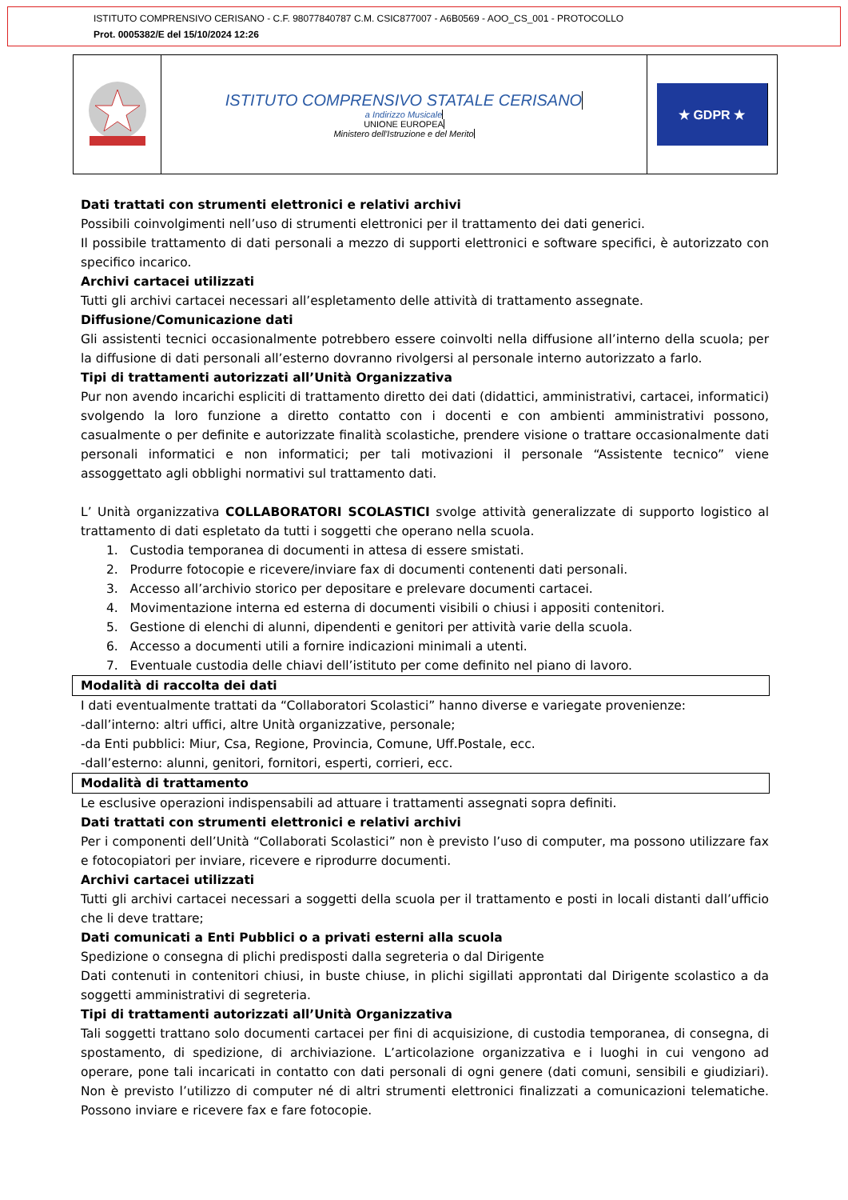ISTITUTO COMPRENSIVO CERISANO - C.F. 98077840787 C.M. CSIC877007 - A6B0569 - AOO_CS_001 - PROTOCOLLO
Prot. 0005382/E del 15/10/2024 12:26
ISTITUTO COMPRENSIVO STATALE CERISANO
a Indirizzo Musicale
UNIONE EUROPEA
Ministero dell'Istruzione e del Merito
★ GDPR ★
Dati trattati con strumenti elettronici e relativi archivi
Possibili coinvolgimenti nell’uso di strumenti elettronici per il trattamento dei dati generici.
Il possibile trattamento di dati personali a mezzo di supporti elettronici e software specifici, è autorizzato con specifico incarico.
Archivi cartacei utilizzati
Tutti gli archivi cartacei necessari all’espletamento delle attività di trattamento assegnate.
Diffusione/Comunicazione dati
Gli assistenti tecnici occasionalmente potrebbero essere coinvolti nella diffusione all’interno della scuola; per la diffusione di dati personali all’esterno dovranno rivolgersi al personale interno autorizzato a farlo.
Tipi di trattamenti autorizzati all’Unità Organizzativa
Pur non avendo incarichi espliciti di trattamento diretto dei dati (didattici, amministrativi, cartacei, informatici) svolgendo la loro funzione a diretto contatto con i docenti e con ambienti amministrativi possono, casualmente o per definite e autorizzate finalità scolastiche, prendere visione o trattare occasionalmente dati personali informatici e non informatici; per tali motivazioni il personale “Assistente tecnico” viene assoggettato agli obblighi normativi sul trattamento dati.
L’ Unità organizzativa COLLABORATORI SCOLASTICI svolge attività generalizzate di supporto logistico al trattamento di dati espletato da tutti i soggetti che operano nella scuola.
1. Custodia temporanea di documenti in attesa di essere smistati.
2. Produrre fotocopie e ricevere/inviare fax di documenti contenenti dati personali.
3. Accesso all’archivio storico per depositare e prelevare documenti cartacei.
4. Movimentazione interna ed esterna di documenti visibili o chiusi i appositi contenitori.
5. Gestione di elenchi di alunni, dipendenti e genitori per attività varie della scuola.
6. Accesso a documenti utili a fornire indicazioni minimali a utenti.
7. Eventuale custodia delle chiavi dell’istituto per come definito nel piano di lavoro.
Modalità di raccolta dei dati
I dati eventualmente trattati da “Collaboratori Scolastici” hanno diverse e variegate provenienze:
-dall’interno: altri uffici, altre Unità organizzative, personale;
-da Enti pubblici: Miur, Csa, Regione, Provincia, Comune, Uff.Postale, ecc.
-dall’esterno: alunni, genitori, fornitori, esperti, corrieri, ecc.
Modalità di trattamento
Le esclusive operazioni indispensabili ad attuare i trattamenti assegnati sopra definiti.
Dati trattati con strumenti elettronici e relativi archivi
Per i componenti dell’Unità “Collaborati Scolastici” non è previsto l’uso di computer, ma possono utilizzare fax e fotocopiatori per inviare, ricevere e riprodurre documenti.
Archivi cartacei utilizzati
Tutti gli archivi cartacei necessari a soggetti della scuola per il trattamento e posti in locali distanti dall’ufficio che li deve trattare;
Dati comunicati a Enti Pubblici o a privati esterni alla scuola
Spedizione o consegna di plichi predisposti dalla segreteria o dal Dirigente
Dati contenuti in contenitori chiusi, in buste chiuse, in plichi sigillati approntati dal Dirigente scolastico a da soggetti amministrativi di segreteria.
Tipi di trattamenti autorizzati all’Unità Organizzativa
Tali soggetti trattano solo documenti cartacei per fini di acquisizione, di custodia temporanea, di consegna, di spostamento, di spedizione, di archiviazione. L’articolazione organizzativa e i luoghi in cui vengono ad operare, pone tali incaricati in contatto con dati personali di ogni genere (dati comuni, sensibili e giudiziari). Non è previsto l’utilizzo di computer né di altri strumenti elettronici finalizzati a comunicazioni telematiche. Possono inviare e ricevere fax e fare fotocopie.